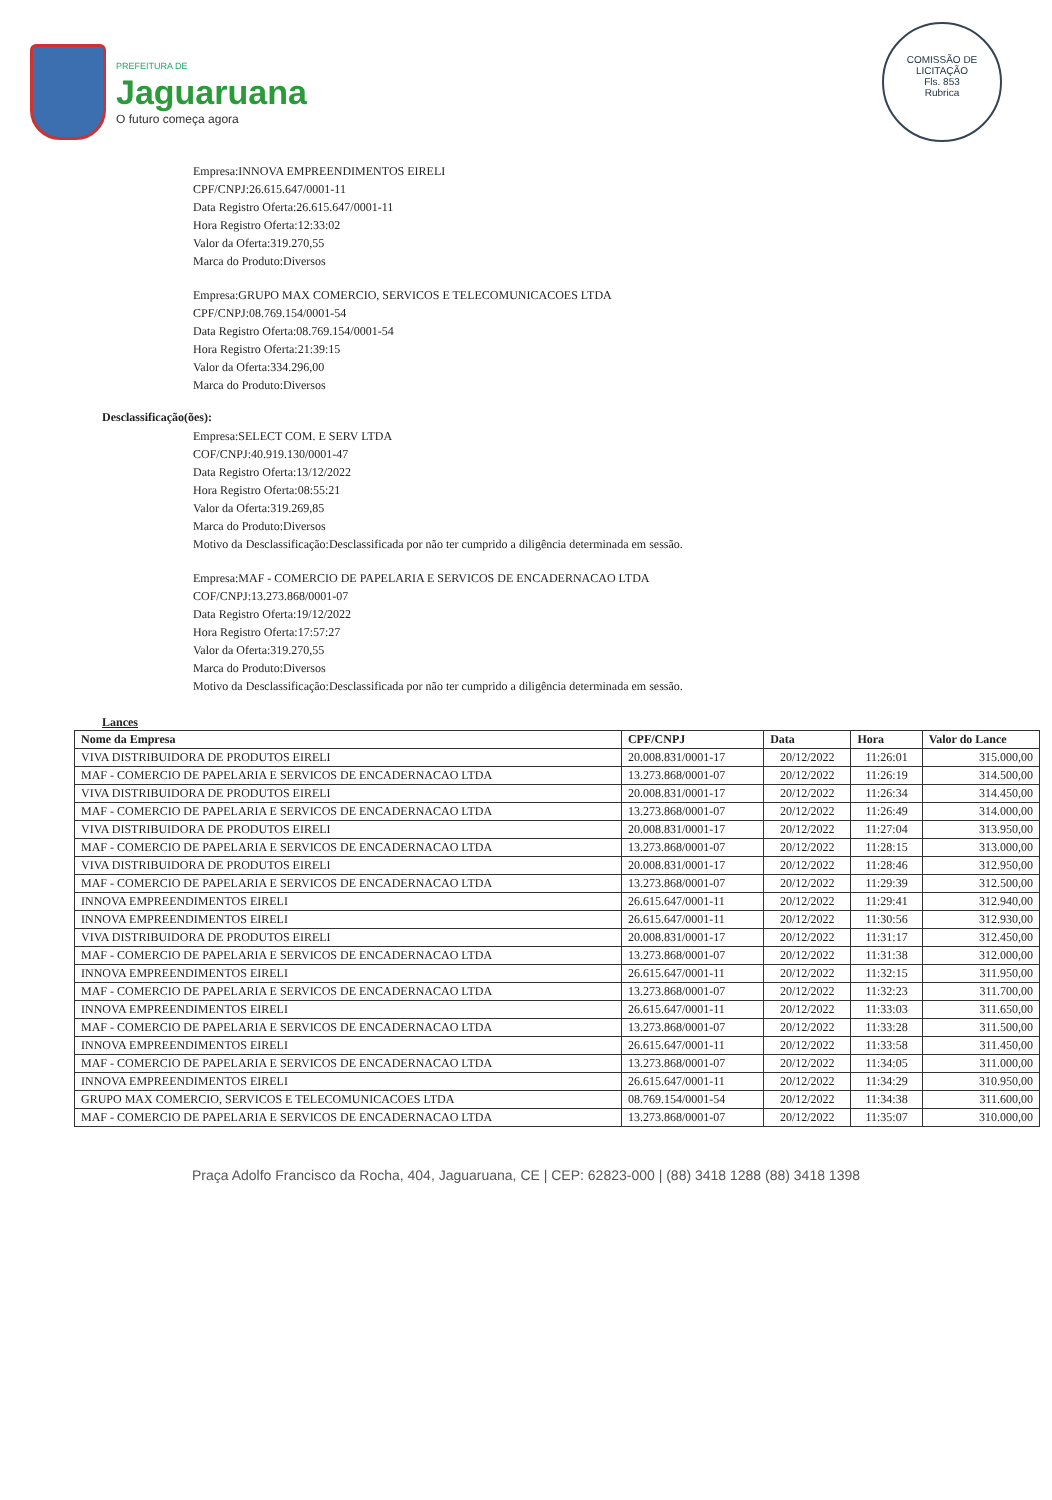PREFEITURA DE
Jaguaruana
O futuro começa agora
COMISSÃO DE LICITAÇÃO
Fls. 853
Rubrica
Empresa:INNOVA EMPREENDIMENTOS EIRELI
CPF/CNPJ:26.615.647/0001-11
Data Registro Oferta:26.615.647/0001-11
Hora Registro Oferta:12:33:02
Valor da Oferta:319.270,55
Marca do Produto:Diversos
Empresa:GRUPO MAX COMERCIO, SERVICOS E TELECOMUNICACOES LTDA
CPF/CNPJ:08.769.154/0001-54
Data Registro Oferta:08.769.154/0001-54
Hora Registro Oferta:21:39:15
Valor da Oferta:334.296,00
Marca do Produto:Diversos
Desclassificação(ões):
Empresa:SELECT COM. E SERV LTDA
COF/CNPJ:40.919.130/0001-47
Data Registro Oferta:13/12/2022
Hora Registro Oferta:08:55:21
Valor da Oferta:319.269,85
Marca do Produto:Diversos
Motivo da Desclassificação:Desclassificada por não ter cumprido a diligência determinada em sessão.
Empresa:MAF - COMERCIO DE PAPELARIA E SERVICOS DE ENCADERNACAO LTDA
COF/CNPJ:13.273.868/0001-07
Data Registro Oferta:19/12/2022
Hora Registro Oferta:17:57:27
Valor da Oferta:319.270,55
Marca do Produto:Diversos
Motivo da Desclassificação:Desclassificada por não ter cumprido a diligência determinada em sessão.
Lances
| Nome da Empresa | CPF/CNPJ | Data | Hora | Valor do Lance |
| --- | --- | --- | --- | --- |
| VIVA DISTRIBUIDORA DE PRODUTOS EIRELI | 20.008.831/0001-17 | 20/12/2022 | 11:26:01 | 315.000,00 |
| MAF - COMERCIO DE PAPELARIA E SERVICOS DE ENCADERNACAO LTDA | 13.273.868/0001-07 | 20/12/2022 | 11:26:19 | 314.500,00 |
| VIVA DISTRIBUIDORA DE PRODUTOS EIRELI | 20.008.831/0001-17 | 20/12/2022 | 11:26:34 | 314.450,00 |
| MAF - COMERCIO DE PAPELARIA E SERVICOS DE ENCADERNACAO LTDA | 13.273.868/0001-07 | 20/12/2022 | 11:26:49 | 314.000,00 |
| VIVA DISTRIBUIDORA DE PRODUTOS EIRELI | 20.008.831/0001-17 | 20/12/2022 | 11:27:04 | 313.950,00 |
| MAF - COMERCIO DE PAPELARIA E SERVICOS DE ENCADERNACAO LTDA | 13.273.868/0001-07 | 20/12/2022 | 11:28:15 | 313.000,00 |
| VIVA DISTRIBUIDORA DE PRODUTOS EIRELI | 20.008.831/0001-17 | 20/12/2022 | 11:28:46 | 312.950,00 |
| MAF - COMERCIO DE PAPELARIA E SERVICOS DE ENCADERNACAO LTDA | 13.273.868/0001-07 | 20/12/2022 | 11:29:39 | 312.500,00 |
| INNOVA EMPREENDIMENTOS EIRELI | 26.615.647/0001-11 | 20/12/2022 | 11:29:41 | 312.940,00 |
| INNOVA EMPREENDIMENTOS EIRELI | 26.615.647/0001-11 | 20/12/2022 | 11:30:56 | 312.930,00 |
| VIVA DISTRIBUIDORA DE PRODUTOS EIRELI | 20.008.831/0001-17 | 20/12/2022 | 11:31:17 | 312.450,00 |
| MAF - COMERCIO DE PAPELARIA E SERVICOS DE ENCADERNACAO LTDA | 13.273.868/0001-07 | 20/12/2022 | 11:31:38 | 312.000,00 |
| INNOVA EMPREENDIMENTOS EIRELI | 26.615.647/0001-11 | 20/12/2022 | 11:32:15 | 311.950,00 |
| MAF - COMERCIO DE PAPELARIA E SERVICOS DE ENCADERNACAO LTDA | 13.273.868/0001-07 | 20/12/2022 | 11:32:23 | 311.700,00 |
| INNOVA EMPREENDIMENTOS EIRELI | 26.615.647/0001-11 | 20/12/2022 | 11:33:03 | 311.650,00 |
| MAF - COMERCIO DE PAPELARIA E SERVICOS DE ENCADERNACAO LTDA | 13.273.868/0001-07 | 20/12/2022 | 11:33:28 | 311.500,00 |
| INNOVA EMPREENDIMENTOS EIRELI | 26.615.647/0001-11 | 20/12/2022 | 11:33:58 | 311.450,00 |
| MAF - COMERCIO DE PAPELARIA E SERVICOS DE ENCADERNACAO LTDA | 13.273.868/0001-07 | 20/12/2022 | 11:34:05 | 311.000,00 |
| INNOVA EMPREENDIMENTOS EIRELI | 26.615.647/0001-11 | 20/12/2022 | 11:34:29 | 310.950,00 |
| GRUPO MAX COMERCIO, SERVICOS E TELECOMUNICACOES LTDA | 08.769.154/0001-54 | 20/12/2022 | 11:34:38 | 311.600,00 |
| MAF - COMERCIO DE PAPELARIA E SERVICOS DE ENCADERNACAO LTDA | 13.273.868/0001-07 | 20/12/2022 | 11:35:07 | 310.000,00 |
Praça Adolfo Francisco da Rocha, 404, Jaguaruana, CE | CEP: 62823-000 | (88) 3418 1288 (88) 3418 1398